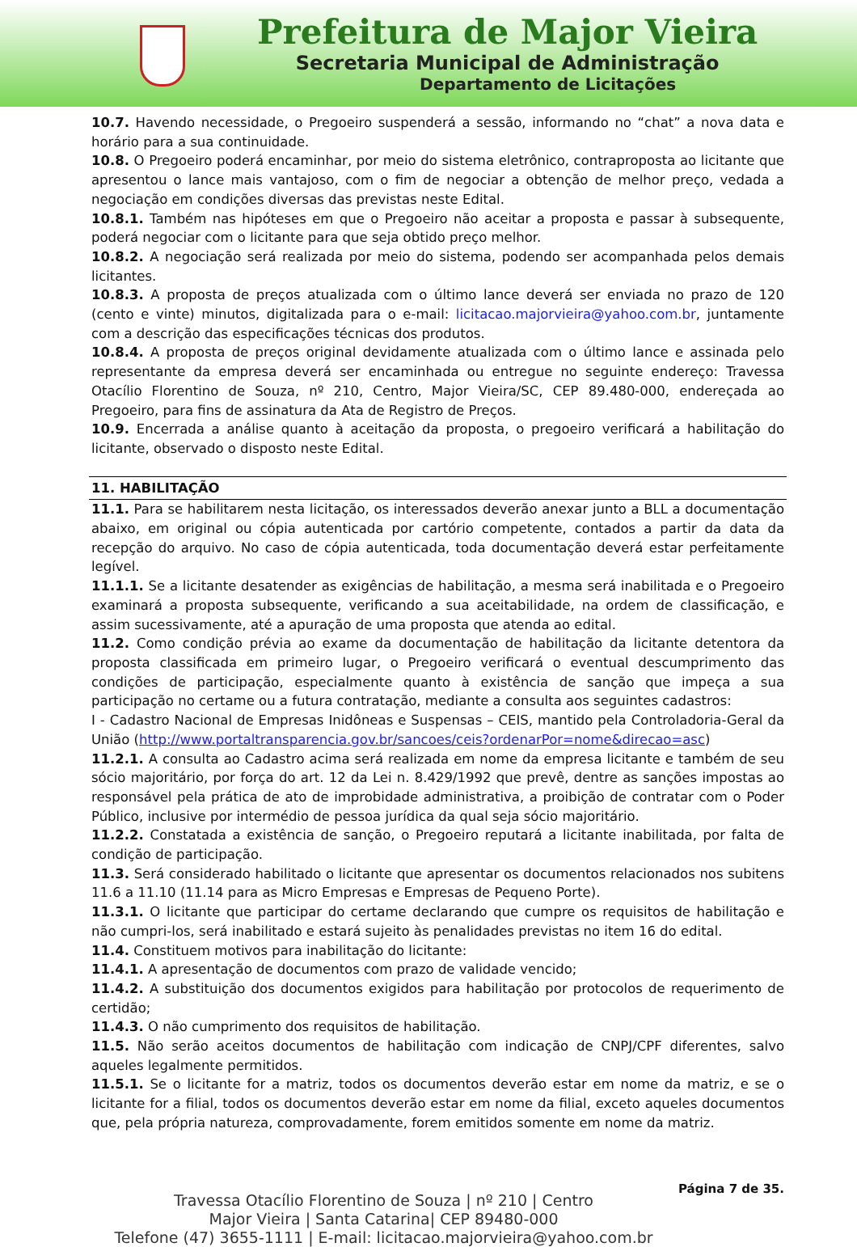Prefeitura de Major Vieira
Secretaria Municipal de Administração
Departamento de Licitações
10.7. Havendo necessidade, o Pregoeiro suspenderá a sessão, informando no “chat” a nova data e horário para a sua continuidade.
10.8. O Pregoeiro poderá encaminhar, por meio do sistema eletrônico, contraproposta ao licitante que apresentou o lance mais vantajoso, com o fim de negociar a obtenção de melhor preço, vedada a negociação em condições diversas das previstas neste Edital.
10.8.1. Também nas hipóteses em que o Pregoeiro não aceitar a proposta e passar à subsequente, poderá negociar com o licitante para que seja obtido preço melhor.
10.8.2. A negociação será realizada por meio do sistema, podendo ser acompanhada pelos demais licitantes.
10.8.3. A proposta de preços atualizada com o último lance deverá ser enviada no prazo de 120 (cento e vinte) minutos, digitalizada para o e-mail: licitacao.majorvieira@yahoo.com.br, juntamente com a descrição das especificações técnicas dos produtos.
10.8.4. A proposta de preços original devidamente atualizada com o último lance e assinada pelo representante da empresa deverá ser encaminhada ou entregue no seguinte endereço: Travessa Otacílio Florentino de Souza, nº 210, Centro, Major Vieira/SC, CEP 89.480-000, endereçada ao Pregoeiro, para fins de assinatura da Ata de Registro de Preços.
10.9. Encerrada a análise quanto à aceitação da proposta, o pregoeiro verificará a habilitação do licitante, observado o disposto neste Edital.
11. HABILITAÇÃO
11.1. Para se habilitarem nesta licitação, os interessados deverão anexar junto a BLL a documentação abaixo, em original ou cópia autenticada por cartório competente, contados a partir da data da recepção do arquivo. No caso de cópia autenticada, toda documentação deverá estar perfeitamente legível.
11.1.1. Se a licitante desatender as exigências de habilitação, a mesma será inabilitada e o Pregoeiro examinará a proposta subsequente, verificando a sua aceitabilidade, na ordem de classificação, e assim sucessivamente, até a apuração de uma proposta que atenda ao edital.
11.2. Como condição prévia ao exame da documentação de habilitação da licitante detentora da proposta classificada em primeiro lugar, o Pregoeiro verificará o eventual descumprimento das condições de participação, especialmente quanto à existência de sanção que impeça a sua participação no certame ou a futura contratação, mediante a consulta aos seguintes cadastros:
I - Cadastro Nacional de Empresas Inidôneas e Suspensas – CEIS, mantido pela Controladoria-Geral da União (http://www.portaltransparencia.gov.br/sancoes/ceis?ordenarPor=nome&direcao=asc)
11.2.1. A consulta ao Cadastro acima será realizada em nome da empresa licitante e também de seu sócio majoritário, por força do art. 12 da Lei n. 8.429/1992 que prevê, dentre as sanções impostas ao responsável pela prática de ato de improbidade administrativa, a proibição de contratar com o Poder Público, inclusive por intermédio de pessoa jurídica da qual seja sócio majoritário.
11.2.2. Constatada a existência de sanção, o Pregoeiro reputará a licitante inabilitada, por falta de condição de participação.
11.3. Será considerado habilitado o licitante que apresentar os documentos relacionados nos subitens 11.6 a 11.10 (11.14 para as Micro Empresas e Empresas de Pequeno Porte).
11.3.1. O licitante que participar do certame declarando que cumpre os requisitos de habilitação e não cumpri-los, será inabilitado e estará sujeito às penalidades previstas no item 16 do edital.
11.4. Constituem motivos para inabilitação do licitante:
11.4.1. A apresentação de documentos com prazo de validade vencido;
11.4.2. A substituição dos documentos exigidos para habilitação por protocolos de requerimento de certidão;
11.4.3. O não cumprimento dos requisitos de habilitação.
11.5. Não serão aceitos documentos de habilitação com indicação de CNPJ/CPF diferentes, salvo aqueles legalmente permitidos.
11.5.1. Se o licitante for a matriz, todos os documentos deverão estar em nome da matriz, e se o licitante for a filial, todos os documentos deverão estar em nome da filial, exceto aqueles documentos que, pela própria natureza, comprovadamente, forem emitidos somente em nome da matriz.
Travessa Otacílio Florentino de Souza | nº 210 | Centro
Major Vieira | Santa Catarina| CEP 89480-000
Telefone (47) 3655-1111 | E-mail: licitacao.majorvieira@yahoo.com.br
Página 7 de 35.